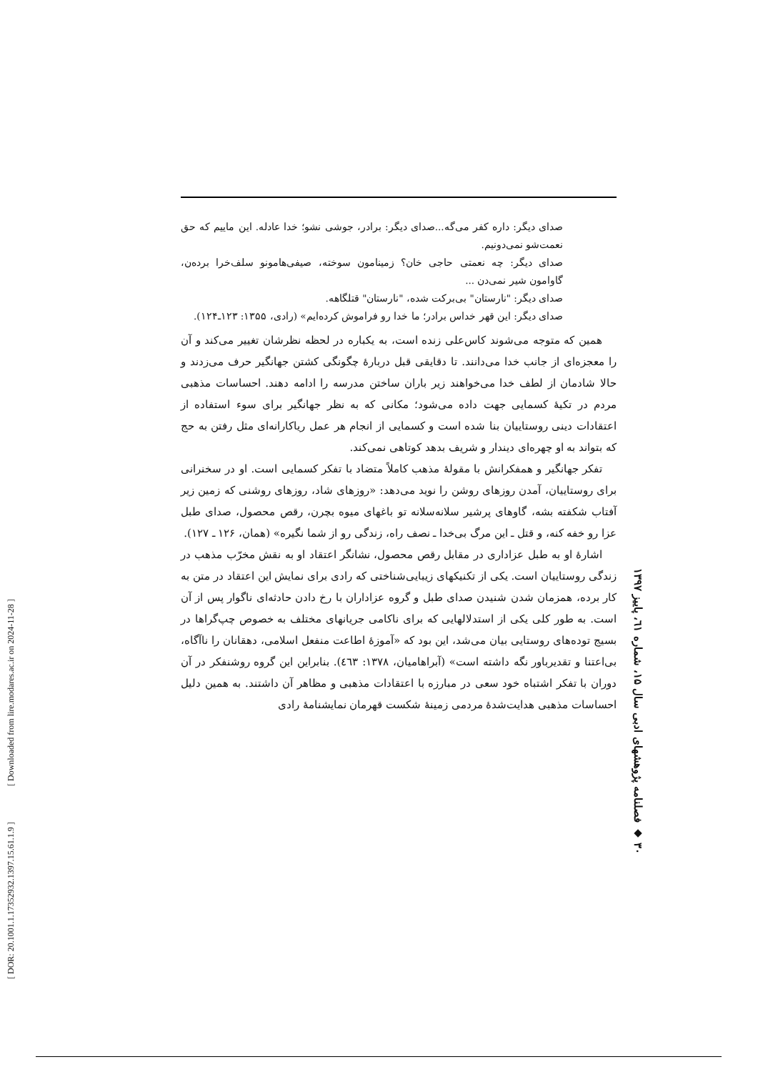صدای دیگر: داره کفر می‌گه...صدای دیگر: برادر، جوشی نشو؛ خدا عادله. این ماییم که حق نعمت‌شو نمی‌دونیم.
صدای دیگر: چه نعمتی حاجی خان؟ زمینامون سوخته، صیفی‌هامونو سلف‌خرا برده‌ن، گاوامون شیر نمی‌دن ...
صدای دیگر: "نارستان" بی‌برکت شده، "نارستان" قتلگاهه.
صدای دیگر: این قهر خداس برادر؛ ما خدا رو فراموش کرده‌ایم» (رادی، ۱۳۵۵: ۱۲۳ـ۱۲۴).
همین که متوجه می‌شوند کاس‌علی زنده است، به یکباره در لحظه نظرشان تغییر می‌کند و آن را معجزه‌ای از جانب خدا می‌دانند. تا دقایقی قبل دربارۀ چگونگی کشتن جهانگیر حرف می‌زدند و حالا شادمان از لطف خدا می‌خواهند زیر باران ساختن مدرسه را ادامه دهند. احساسات مذهبی مردم در تکیۀ کسمایی جهت داده می‌شود؛ مکانی که به نظر جهانگیر برای سوء استفاده از اعتقادات دینی روستاییان بنا شده است و کسمایی از انجام هر عمل ریاکارانه‌ای مثل رفتن به حج که بتواند به او چهره‌ای دیندار و شریف بدهد کوتاهی نمی‌کند.
تفکر جهانگیر و همفکرانش با مقولۀ مذهب کاملاً متضاد با تفکر کسمایی است. او در سخنرانی برای روستاییان، آمدن روزهای روشن را نوید می‌دهد: «روزهای شاد، روزهای روشنی که زمین زیر آفتاب شکفته بشه، گاوهای پرشیر سلانه‌سلانه تو باغهای میوه بچرن، رقص محصول، صدای طبل عزا رو خفه کنه، و قتل ـ این مرگ بی‌خدا ـ نصف راه، زندگی رو از شما نگیره» (همان، ۱۲۶ ـ ۱۲۷).
اشارۀ او به طبل عزاداری در مقابل رقص محصول، نشانگر اعتقاد او به نقش مخرّب مذهب در زندگی روستاییان است. یکی از تکنیکهای زیبایی‌شناختی که رادی برای نمایش این اعتقاد در متن به کار برده، همزمان شدن شنیدن صدای طبل و گروه عزاداران با رخ دادن حادثه‌ای ناگوار پس از آن است. به طور کلی یکی از استدلالهایی که برای ناکامی جریانهای مختلف به خصوص چپ‌گراها در بسیج توده‌های روستایی بیان می‌شد، این بود که «آموزۀ اطاعت منفعل اسلامی، دهقانان را ناآگاه، بی‌اعتنا و تقدیرباور نگه داشته است» (آبراهامیان، ۱۳۷۸: ٤٦٣). بنابراین این گروه روشنفکر در آن دوران با تفکر اشتباه خود سعی در مبارزه با اعتقادات مذهبی و مظاهر آن داشتند. به همین دلیل احساسات مذهبی هدایت‌شدۀ مردمی زمینۀ شکست قهرمان نمایشنامۀ رادی
۳۰ ◆ فصلنامه پژوهشهای ادبی سال ۱۵، شماره ٦۱، پاییز ۱۳۹۷
[ DOR: 20.1001.1.17352932.1397.15.61.1.9 ] [ Downloaded from lire.modares.ac.ir on 2024-11-28 ]